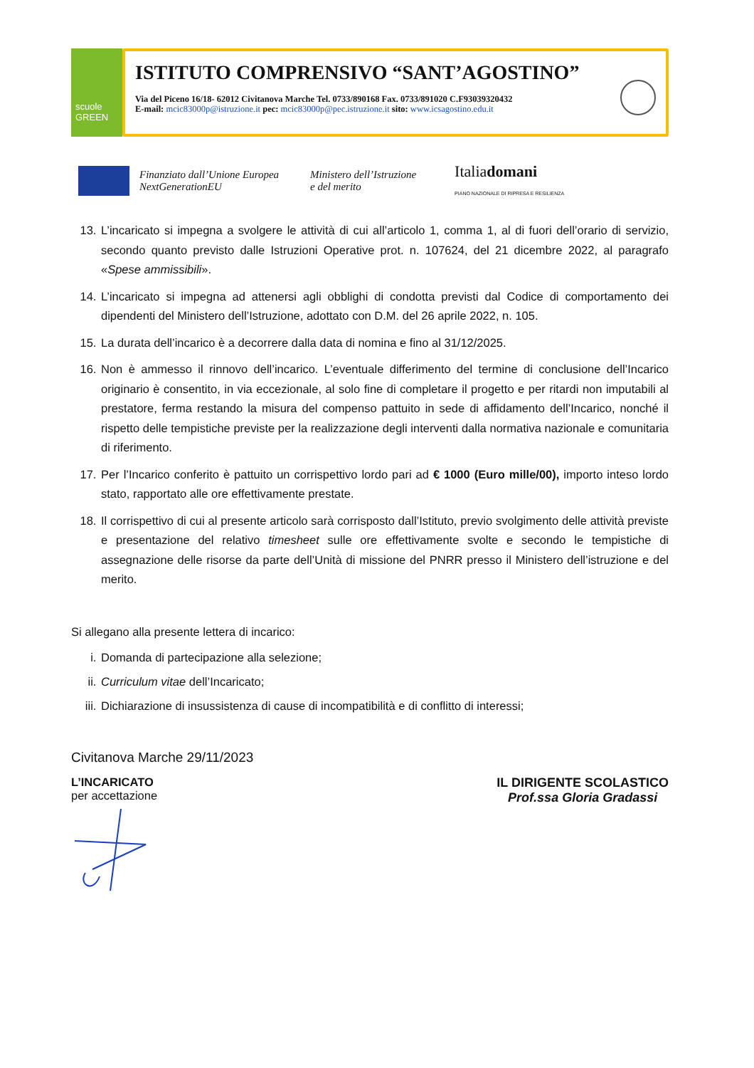scuole
GREEN
ISTITUTO COMPRENSIVO “SANT’AGOSTINO”
Via del Piceno 16/18- 62012 Civitanova Marche Tel. 0733/890168 Fax. 0733/891020 C.F93039320432
E-mail: mcic83000p@istruzione.it pec: mcic83000p@pec.istruzione.it sito: www.icsagostino.edu.it
Finanziato dall’Unione Europea
NextGenerationEU Ministero dell’Istruzione
e del merito Italiadomani
PIANO NAZIONALE DI RIPRESA E RESILIENZA
13. L’incaricato si impegna a svolgere le attività di cui all’articolo 1, comma 1, al di fuori dell’orario di servizio, secondo quanto previsto dalle Istruzioni Operative prot. n. 107624, del 21 dicembre 2022, al paragrafo «Spese ammissibili».
14. L’incaricato si impegna ad attenersi agli obblighi di condotta previsti dal Codice di comportamento dei dipendenti del Ministero dell’Istruzione, adottato con D.M. del 26 aprile 2022, n. 105.
15. La durata dell’incarico è a decorrere dalla data di nomina e fino al 31/12/2025.
16. Non è ammesso il rinnovo dell’incarico. L’eventuale differimento del termine di conclusione dell’Incarico originario è consentito, in via eccezionale, al solo fine di completare il progetto e per ritardi non imputabili al prestatore, ferma restando la misura del compenso pattuito in sede di affidamento dell’Incarico, nonché il rispetto delle tempistiche previste per la realizzazione degli interventi dalla normativa nazionale e comunitaria di riferimento.
17. Per l’Incarico conferito è pattuito un corrispettivo lordo pari ad € 1000 (Euro mille/00), importo inteso lordo stato, rapportato alle ore effettivamente prestate.
18. Il corrispettivo di cui al presente articolo sarà corrisposto dall’Istituto, previo svolgimento delle attività previste e presentazione del relativo timesheet sulle ore effettivamente svolte e secondo le tempistiche di assegnazione delle risorse da parte dell’Unità di missione del PNRR presso il Ministero dell’istruzione e del merito.
Si allegano alla presente lettera di incarico:
i. Domanda di partecipazione alla selezione;
ii. Curriculum vitae dell’Incaricato;
iii. Dichiarazione di insussistenza di cause di incompatibilità e di conflitto di interessi;
Civitanova Marche 29/11/2023
L’INCARICATO
per accettazione
IL DIRIGENTE SCOLASTICO
Prof.ssa Gloria Gradassi